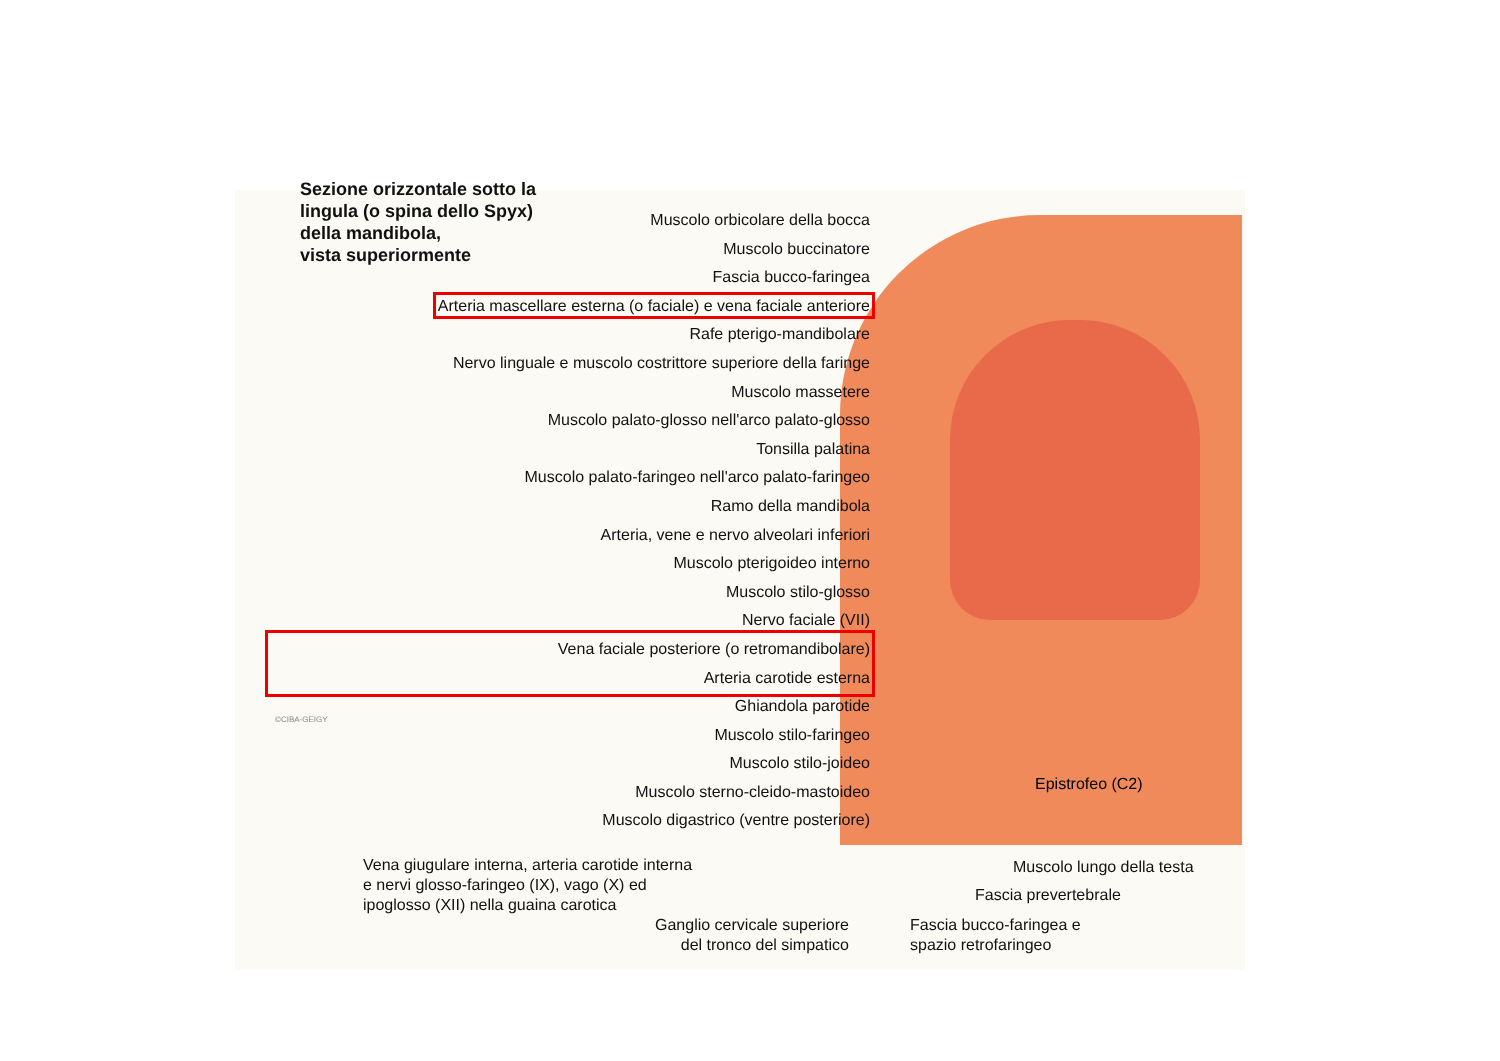Sezione orizzontale sotto la
lingula (o spina dello Spyx)
della mandibola,
vista superiormente
Muscolo orbicolare della bocca
Muscolo buccinatore
Fascia bucco-faringea
Arteria mascellare esterna (o faciale) e vena faciale anteriore
Rafe pterigo-mandibolare
Nervo linguale e muscolo costrittore superiore della faringe
Muscolo massetere
Muscolo palato-glosso nell'arco palato-glosso
Tonsilla palatina
Muscolo palato-faringeo nell'arco palato-faringeo
Ramo della mandibola
Arteria, vene e nervo alveolari inferiori
Muscolo pterigoideo interno
Muscolo stilo-glosso
Nervo faciale (VII)
Vena faciale posteriore (o retromandibolare)
Arteria carotide esterna
Ghiandola parotide
Muscolo stilo-faringeo
Muscolo stilo-joideo
Muscolo sterno-cleido-mastoideo
Muscolo digastrico (ventre posteriore)
Epistrofeo (C2)
©CIBA-GEIGY
Vena giugulare interna, arteria carotide interna
e nervi glosso-faringeo (IX), vago (X) ed
ipoglosso (XII) nella guaina carotica
Ganglio cervicale superiore
del tronco del simpatico
Fascia bucco-faringea e
spazio retrofaringeo
Fascia prevertebrale
Muscolo lungo della testa